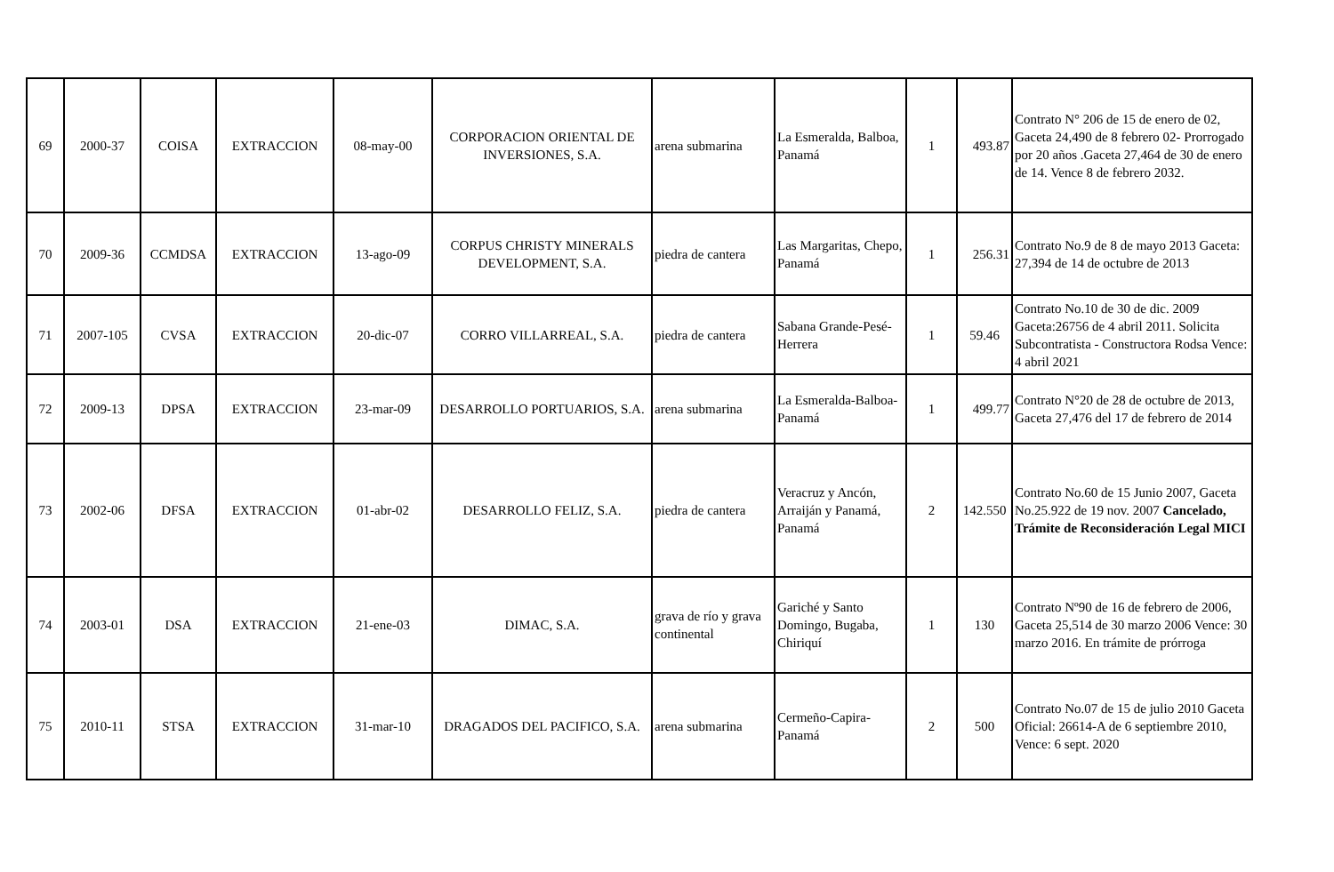| 69 | 2000-37 | COISA | EXTRACCION | 08-may-00 | CORPORACION ORIENTAL DE INVERSIONES, S.A. | arena submarina | La Esmeralda, Balboa, Panamá | 1 | 493.87 | Contrato N° 206 de 15 de enero de 02, Gaceta 24,490 de 8 febrero 02- Prorrogado por 20 años .Gaceta 27,464 de 30 de enero de 14. Vence 8 de febrero 2032. |
| 70 | 2009-36 | CCMDSA | EXTRACCION | 13-ago-09 | CORPUS CHRISTY MINERALS DEVELOPMENT, S.A. | piedra de cantera | Las Margaritas, Chepo, Panamá | 1 | 256.31 | Contrato No.9 de 8 de mayo 2013 Gaceta: 27,394 de 14 de octubre de 2013 |
| 71 | 2007-105 | CVSA | EXTRACCION | 20-dic-07 | CORRO VILLARREAL, S.A. | piedra de cantera | Sabana Grande-Pesé-Herrera | 1 | 59.46 | Contrato No.10 de 30 de dic. 2009 Gaceta:26756 de 4 abril 2011. Solicita Subcontratista - Constructora Rodsa Vence: 4 abril 2021 |
| 72 | 2009-13 | DPSA | EXTRACCION | 23-mar-09 | DESARROLLO PORTUARIOS, S.A. | arena submarina | La Esmeralda-Balboa- Panamá | 1 | 499.77 | Contrato N°20 de 28 de octubre de 2013, Gaceta 27,476 del 17 de febrero de 2014 |
| 73 | 2002-06 | DFSA | EXTRACCION | 01-abr-02 | DESARROLLO FELIZ, S.A. | piedra de cantera | Veracruz y Ancón, Arraiján y Panamá, Panamá | 2 | 142.550 | Contrato No.60 de 15 Junio 2007, Gaceta No.25.922 de 19 nov. 2007 Cancelado, Trámite de Reconsideración Legal MICI |
| 74 | 2003-01 | DSA | EXTRACCION | 21-ene-03 | DIMAC, S.A. | grava de río y grava continental | Gariché y Santo Domingo, Bugaba, Chiriquí | 1 | 130 | Contrato Nº90 de 16 de febrero de 2006, Gaceta 25,514 de 30 marzo 2006 Vence: 30 marzo 2016. En trámite de prórroga |
| 75 | 2010-11 | STSA | EXTRACCION | 31-mar-10 | DRAGADOS DEL PACIFICO, S.A. | arena submarina | Cermeño-Capira-Panamá | 2 | 500 | Contrato No.07 de 15 de julio 2010 Gaceta Oficial: 26614-A de 6 septiembre 2010, Vence: 6 sept. 2020 |